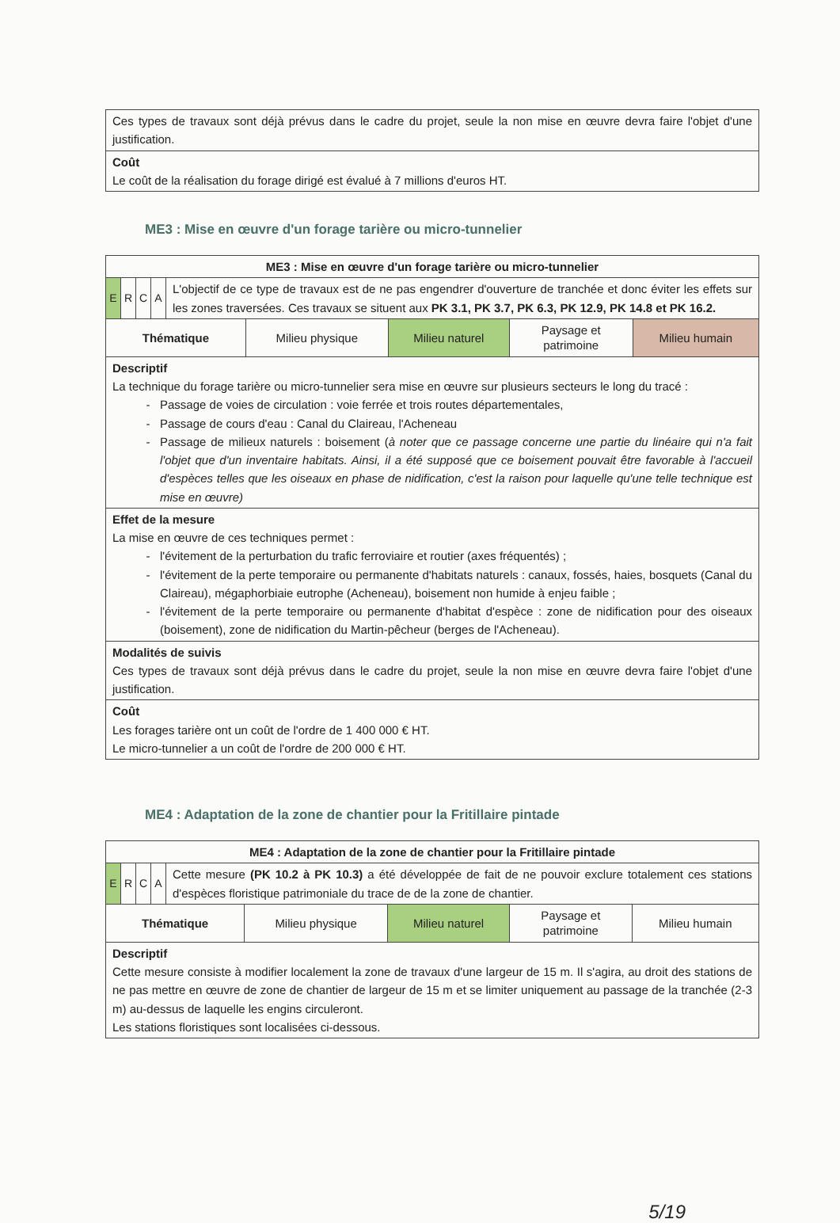| Ces types de travaux sont déjà prévus dans le cadre du projet, seule la non mise en œuvre devra faire l'objet d'une justification. |
| Coût Le coût de la réalisation du forage dirigé est évalué à 7 millions d'euros HT. |
ME3 : Mise en œuvre d'un forage tarière ou micro-tunnelier
| ME3 : Mise en œuvre d'un forage tarière ou micro-tunnelier | | | | |
| / E / R / C / A / L'objectif de ce type de travaux est de ne pas engendrer d'ouverture de tranchée et donc éviter les effets sur les zones traversées. Ces travaux se situent aux PK 3.1, PK 3.7, PK 6.3, PK 12.9, PK 14.8 et PK 16.2. / | | | | |
| Thématique | Milieu physique | Milieu naturel | Paysage et patrimoine | Milieu humain |
| Descriptif La technique du forage tarière ou micro-tunnelier sera mise en œuvre sur plusieurs secteurs le long du tracé : Passage de voies de circulation : voie ferrée et trois routes départementales, Passage de cours d'eau : Canal du Claireau, l'Acheneau Passage de milieux naturels : boisement ( à noter que ce passage concerne une partie du linéaire qui n'a fait l'objet que d'un inventaire habitats. Ainsi, il a été supposé que ce boisement pouvait être favorable à l'accueil d'espèces telles que les oiseaux en phase de nidification, c'est la raison pour laquelle qu'une telle technique est mise en œuvre) | | | | |
| Effet de la mesure La mise en œuvre de ces techniques permet : l'évitement de la perturbation du trafic ferroviaire et routier (axes fréquentés) ; l'évitement de la perte temporaire ou permanente d'habitats naturels : canaux, fossés, haies, bosquets (Canal du Claireau), mégaphorbiaie eutrophe (Acheneau), boisement non humide à enjeu faible ; l'évitement de la perte temporaire ou permanente d'habitat d'espèce : zone de nidification pour des oiseaux (boisement), zone de nidification du Martin-pêcheur (berges de l'Acheneau). | | | | |
| Modalités de suivis Ces types de travaux sont déjà prévus dans le cadre du projet, seule la non mise en œuvre devra faire l'objet d'une justification. | | | | |
| Coût Les forages tarière ont un coût de l'ordre de 1 400 000 € HT. Le micro-tunnelier a un coût de l'ordre de 200 000 € HT. | | | | |
ME4 : Adaptation de la zone de chantier pour la Fritillaire pintade
| ME4 : Adaptation de la zone de chantier pour la Fritillaire pintade | | | | |
| / E / R / C / A / Cette mesure (PK 10.2 à PK 10.3) a été développée de fait de ne pouvoir exclure totalement ces stations d'espèces floristique patrimoniale du trace de de la zone de chantier. / | | | | |
| Thématique | Milieu physique | Milieu naturel | Paysage et patrimoine | Milieu humain |
| Descriptif Cette mesure consiste à modifier localement la zone de travaux d'une largeur de 15 m. Il s'agira, au droit des stations de ne pas mettre en œuvre de zone de chantier de largeur de 15 m et se limiter uniquement au passage de la tranchée (2-3 m) au-dessus de laquelle les engins circuleront. Les stations floristiques sont localisées ci-dessous. | | | | |
5/19